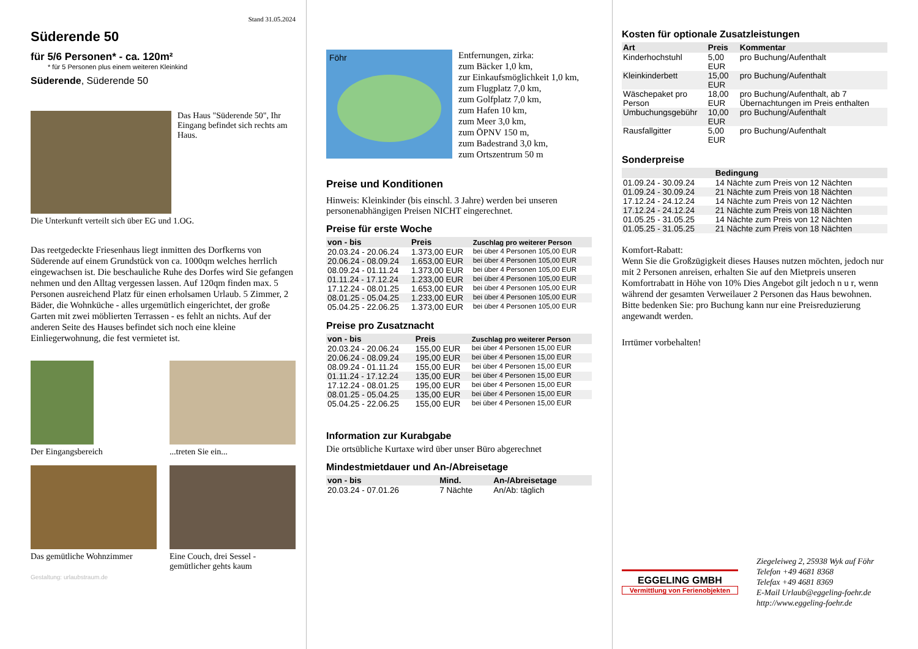Stand 31.05.2024
Süderende 50
für 5/6 Personen* - ca. 120m²
* für 5 Personen plus einem weiteren Kleinkind
Süderende, Süderende 50
Das Haus "Süderende 50", Ihr Eingang befindet sich rechts am Haus.
Die Unterkunft verteilt sich über EG und 1.OG.
Das reetgedeckte Friesenhaus liegt inmitten des Dorfkerns von Süderende auf einem Grundstück von ca. 1000qm welches herrlich eingewachsen ist. Die beschauliche Ruhe des Dorfes wird Sie gefangen nehmen und den Alltag vergessen lassen. Auf 120qm finden max. 5 Personen ausreichend Platz für einen erholsamen Urlaub. 5 Zimmer, 2 Bäder, die Wohnküche - alles urgemütlich eingerichtet, der große Garten mit zwei möblierten Terrassen - es fehlt an nichts. Auf der anderen Seite des Hauses befindet sich noch eine kleine Einliegerwohnung, die fest vermietet ist.
Der Eingangsbereich ...treten Sie ein...
Das gemütliche Wohnzimmer
Eine Couch, drei Sessel - gemütlicher gehts kaum
Gestaltung: urlaubstraum.de
Föhr
Entfernungen, zirka:
zum Bäcker 1,0 km,
zur Einkaufsmöglichkeit 1,0 km,
zum Flugplatz 7,0 km,
zum Golfplatz 7,0 km,
zum Hafen 10 km,
zum Meer 3,0 km,
zum ÖPNV 150 m,
zum Badestrand 3,0 km,
zum Ortszentrum 50 m
Preise und Konditionen
Hinweis: Kleinkinder (bis einschl. 3 Jahre) werden bei unseren personenabhängigen Preisen NICHT eingerechnet.
Preise für erste Woche
| von - bis | Preis | Zuschlag pro weiterer Person |
| --- | --- | --- |
| 20.03.24 - 20.06.24 | 1.373,00 EUR | bei über 4 Personen 105,00 EUR |
| 20.06.24 - 08.09.24 | 1.653,00 EUR | bei über 4 Personen 105,00 EUR |
| 08.09.24 - 01.11.24 | 1.373,00 EUR | bei über 4 Personen 105,00 EUR |
| 01.11.24 - 17.12.24 | 1.233,00 EUR | bei über 4 Personen 105,00 EUR |
| 17.12.24 - 08.01.25 | 1.653,00 EUR | bei über 4 Personen 105,00 EUR |
| 08.01.25 - 05.04.25 | 1.233,00 EUR | bei über 4 Personen 105,00 EUR |
| 05.04.25 - 22.06.25 | 1.373,00 EUR | bei über 4 Personen 105,00 EUR |
Preise pro Zusatznacht
| von - bis | Preis | Zuschlag pro weiterer Person |
| --- | --- | --- |
| 20.03.24 - 20.06.24 | 155,00 EUR | bei über 4 Personen 15,00 EUR |
| 20.06.24 - 08.09.24 | 195,00 EUR | bei über 4 Personen 15,00 EUR |
| 08.09.24 - 01.11.24 | 155,00 EUR | bei über 4 Personen 15,00 EUR |
| 01.11.24 - 17.12.24 | 135,00 EUR | bei über 4 Personen 15,00 EUR |
| 17.12.24 - 08.01.25 | 195,00 EUR | bei über 4 Personen 15,00 EUR |
| 08.01.25 - 05.04.25 | 135,00 EUR | bei über 4 Personen 15,00 EUR |
| 05.04.25 - 22.06.25 | 155,00 EUR | bei über 4 Personen 15,00 EUR |
Information zur Kurabgabe
Die ortsübliche Kurtaxe wird über unser Büro abgerechnet
Mindestmietdauer und An-/Abreisetage
| von - bis | Mind. | An-/Abreisetage |
| --- | --- | --- |
| 20.03.24 - 07.01.26 | 7 Nächte | An/Ab: täglich |
Kosten für optionale Zusatzleistungen
| Art | Preis | Kommentar |
| --- | --- | --- |
| Kinderhochstuhl | 5,00 EUR | pro Buchung/Aufenthalt |
| Kleinkinderbett | 15,00 EUR | pro Buchung/Aufenthalt |
| Wäschepaket pro Person | 18,00 EUR | pro Buchung/Aufenthalt, ab 7 Übernachtungen im Preis enthalten |
| Umbuchungsgebühr | 10,00 EUR | pro Buchung/Aufenthalt |
| Rausfallgitter | 5,00 EUR | pro Buchung/Aufenthalt |
Sonderpreise
| | Bedingung |
| --- | --- |
| 01.09.24 - 30.09.24 | 14 Nächte zum Preis von 12 Nächten |
| 01.09.24 - 30.09.24 | 21 Nächte zum Preis von 18 Nächten |
| 17.12.24 - 24.12.24 | 14 Nächte zum Preis von 12 Nächten |
| 17.12.24 - 24.12.24 | 21 Nächte zum Preis von 18 Nächten |
| 01.05.25 - 31.05.25 | 14 Nächte zum Preis von 12 Nächten |
| 01.05.25 - 31.05.25 | 21 Nächte zum Preis von 18 Nächten |
Komfort-Rabatt:
Wenn Sie die Großzügigkeit dieses Hauses nutzen möchten, jedoch nur mit 2 Personen anreisen, erhalten Sie auf den Mietpreis unseren Komfortrabatt in Höhe von 10% Dies Angebot gilt jedoch n u r, wenn während der gesamten Verweilauer 2 Personen das Haus bewohnen.
Bitte bedenken Sie: pro Buchung kann nur eine Preisreduzierung angewandt werden.
Irrtümer vorbehalten!
EGGELING GMBH
Vermittlung von Ferienobjekten
Ziegeleiweg 2, 25938 Wyk auf Föhr
Telefon +49 4681 8368
Telefax +49 4681 8369
E-Mail Urlaub@eggeling-foehr.de
http://www.eggeling-foehr.de